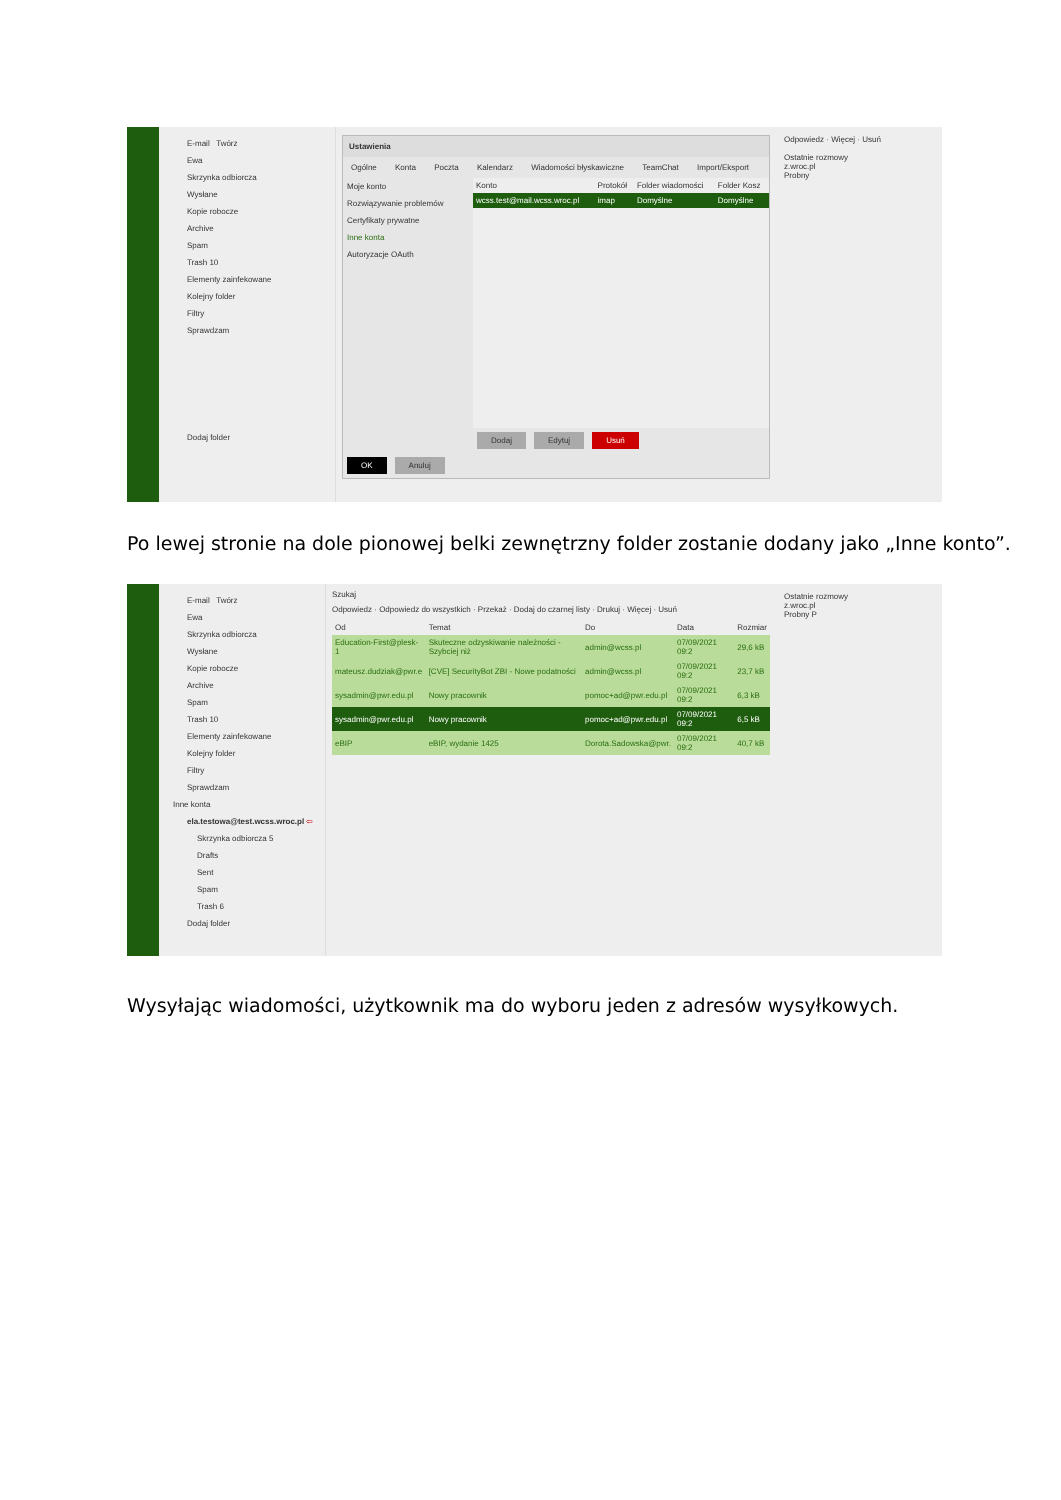E-mail Twórz
Ewa
Skrzynka odbiorcza
Wysłane
Kopie robocze
Archive
Spam
Trash 10
Elementy zainfekowane
Kolejny folder
Filtry
Sprawdzam
Dodaj folder
Ustawienia
Ogólne Konta Poczta Kalendarz Wiadomości błyskawiczne TeamChat Import/Eksport
Moje konto
Rozwiązywanie problemów
Certyfikaty prywatne
Inne konta
Autoryzacje OAuth
| Konto | Protokół | Folder wiadomości | Folder Kosz |
| --- | --- | --- | --- |
| wcss.test@mail.wcss.wroc.pl | imap | Domyślne | Domyślne |
Dodaj Edytuj Usuń
OK Anuluj
Odpowiedz · Więcej · Usuń
Ostatnie rozmowy
z.wroc.pl
Probny
Po lewej stronie na dole pionowej belki zewnętrzny folder zostanie dodany jako „Inne konto”.
E-mail Twórz
Ewa
Skrzynka odbiorcza
Wysłane
Kopie robocze
Archive
Spam
Trash 10
Elementy zainfekowane
Kolejny folder
Filtry
Sprawdzam
Inne konta
ela.testowa@test.wcss.wroc.pl ⇦
Skrzynka odbiorcza 5
Drafts
Sent
Spam
Trash 6
Dodaj folder
Szukaj
Odpowiedz · Odpowiedz do wszystkich · Przekaż · Dodaj do czarnej listy · Drukuj · Więcej · Usuń
| Od | Temat | Do | Data | Rozmiar |
| --- | --- | --- | --- | --- |
| Education-First@plesk-1 | Skuteczne odzyskiwanie należności - Szybciej niż | admin@wcss.pl | 07/09/2021 09:2 | 29,6 kB |
| mateusz.dudziak@pwr.e | [CVE] SecurityBot ZBI - Nowe podatności | admin@wcss.pl | 07/09/2021 09:2 | 23,7 kB |
| sysadmin@pwr.edu.pl | Nowy pracownik | pomoc+ad@pwr.edu.pl | 07/09/2021 09:2 | 6,3 kB |
| sysadmin@pwr.edu.pl | Nowy pracownik | pomoc+ad@pwr.edu.pl | 07/09/2021 09:2 | 6,5 kB |
| eBIP | eBIP, wydanie 1425 | Dorota.Sadowska@pwr. | 07/09/2021 09:2 | 40,7 kB |
Ostatnie rozmowy
z.wroc.pl
Probny P
Wysyłając wiadomości, użytkownik ma do wyboru jeden z adresów wysyłkowych.